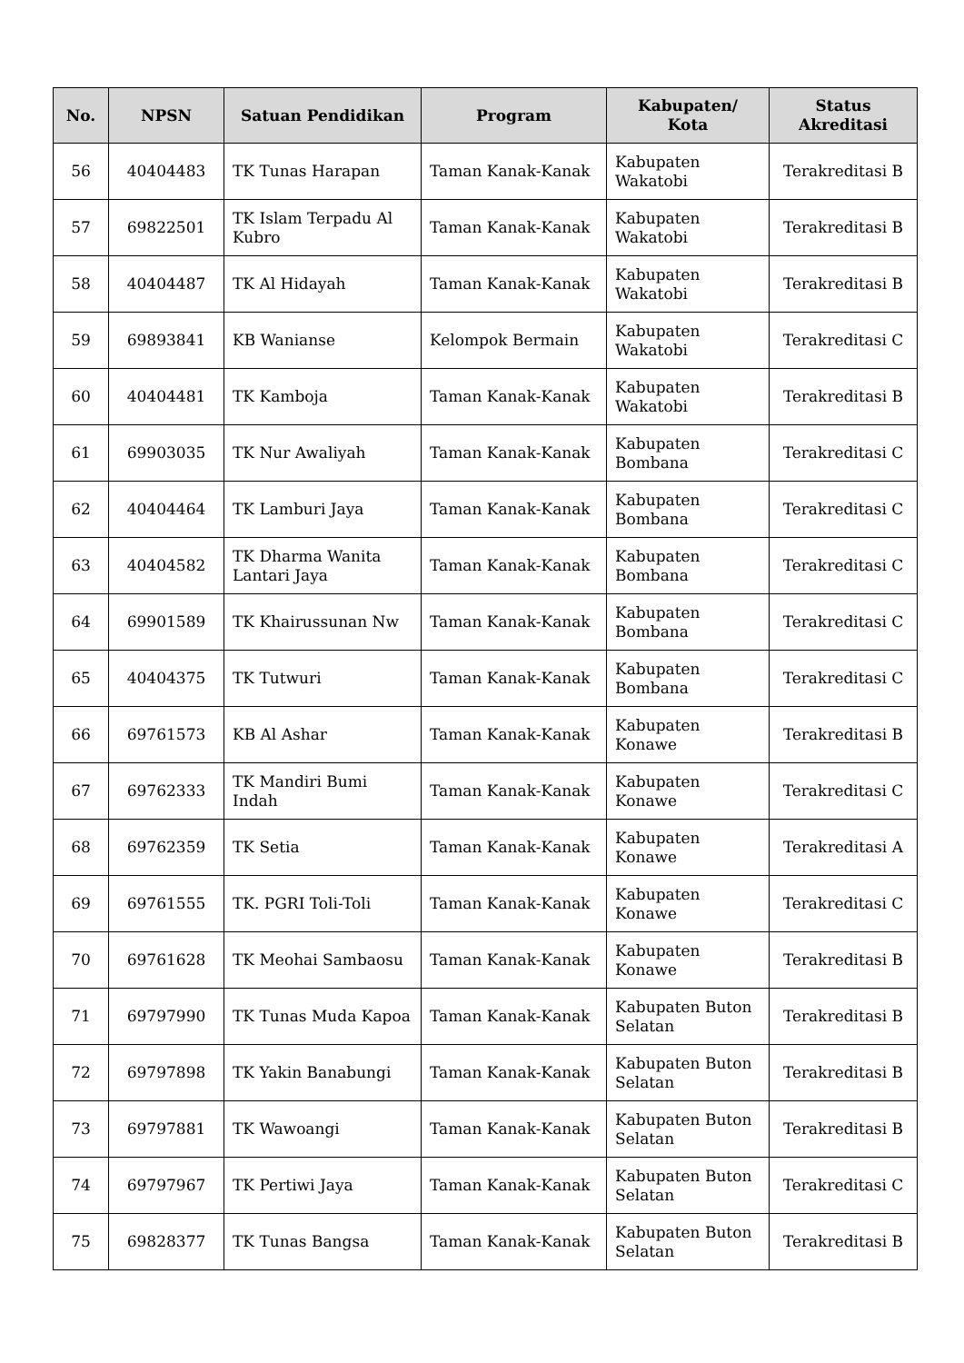| No. | NPSN | Satuan Pendidikan | Program | Kabupaten/ Kota | Status Akreditasi |
| --- | --- | --- | --- | --- | --- |
| 56 | 40404483 | TK Tunas Harapan | Taman Kanak-Kanak | Kabupaten Wakatobi | Terakreditasi B |
| 57 | 69822501 | TK Islam Terpadu Al Kubro | Taman Kanak-Kanak | Kabupaten Wakatobi | Terakreditasi B |
| 58 | 40404487 | TK Al Hidayah | Taman Kanak-Kanak | Kabupaten Wakatobi | Terakreditasi B |
| 59 | 69893841 | KB Wanianse | Kelompok Bermain | Kabupaten Wakatobi | Terakreditasi C |
| 60 | 40404481 | TK Kamboja | Taman Kanak-Kanak | Kabupaten Wakatobi | Terakreditasi B |
| 61 | 69903035 | TK Nur Awaliyah | Taman Kanak-Kanak | Kabupaten Bombana | Terakreditasi C |
| 62 | 40404464 | TK Lamburi Jaya | Taman Kanak-Kanak | Kabupaten Bombana | Terakreditasi C |
| 63 | 40404582 | TK Dharma Wanita Lantari Jaya | Taman Kanak-Kanak | Kabupaten Bombana | Terakreditasi C |
| 64 | 69901589 | TK Khairussunan Nw | Taman Kanak-Kanak | Kabupaten Bombana | Terakreditasi C |
| 65 | 40404375 | TK Tutwuri | Taman Kanak-Kanak | Kabupaten Bombana | Terakreditasi C |
| 66 | 69761573 | KB Al Ashar | Taman Kanak-Kanak | Kabupaten Konawe | Terakreditasi B |
| 67 | 69762333 | TK Mandiri Bumi Indah | Taman Kanak-Kanak | Kabupaten Konawe | Terakreditasi C |
| 68 | 69762359 | TK Setia | Taman Kanak-Kanak | Kabupaten Konawe | Terakreditasi A |
| 69 | 69761555 | TK. PGRI Toli-Toli | Taman Kanak-Kanak | Kabupaten Konawe | Terakreditasi C |
| 70 | 69761628 | TK Meohai Sambaosu | Taman Kanak-Kanak | Kabupaten Konawe | Terakreditasi B |
| 71 | 69797990 | TK Tunas Muda Kapoa | Taman Kanak-Kanak | Kabupaten Buton Selatan | Terakreditasi B |
| 72 | 69797898 | TK Yakin Banabungi | Taman Kanak-Kanak | Kabupaten Buton Selatan | Terakreditasi B |
| 73 | 69797881 | TK Wawoangi | Taman Kanak-Kanak | Kabupaten Buton Selatan | Terakreditasi B |
| 74 | 69797967 | TK Pertiwi Jaya | Taman Kanak-Kanak | Kabupaten Buton Selatan | Terakreditasi C |
| 75 | 69828377 | TK Tunas Bangsa | Taman Kanak-Kanak | Kabupaten Buton Selatan | Terakreditasi B |